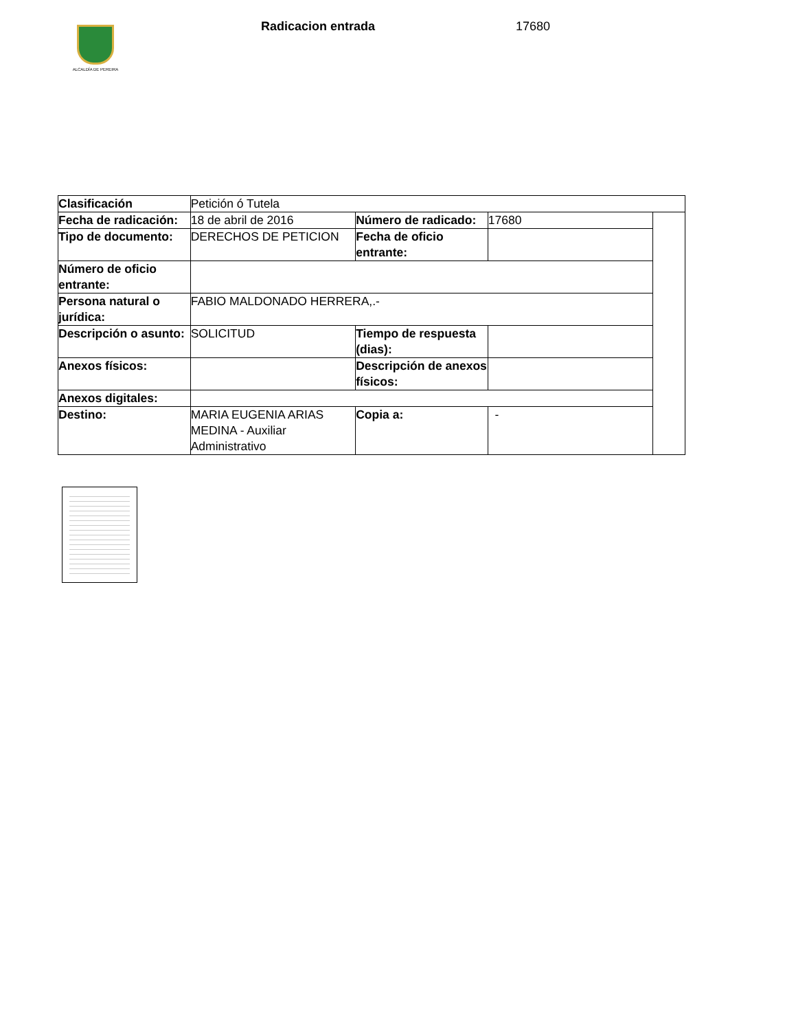ALCALDÍA DE PEREIRA
Radicacion entrada 17680
| Clasificación | Petición ó Tutela | | | |
| Fecha de radicación: | 18 de abril de 2016 | Número de radicado: | 17680 | |
| Tipo de documento: | DERECHOS DE PETICION | Fecha de oficio entrante: | | |
| Número de oficio entrante: | | | | |
| Persona natural o jurídica: | FABIO MALDONADO HERRERA,.- | | | |
| Descripción o asunto: | SOLICITUD | Tiempo de respuesta (dias): | | |
| Anexos físicos: | | Descripción de anexos físicos: | | |
| Anexos digitales: | | | | |
| Destino: | MARIA EUGENIA ARIAS MEDINA - Auxiliar Administrativo | Copia a: | - | |